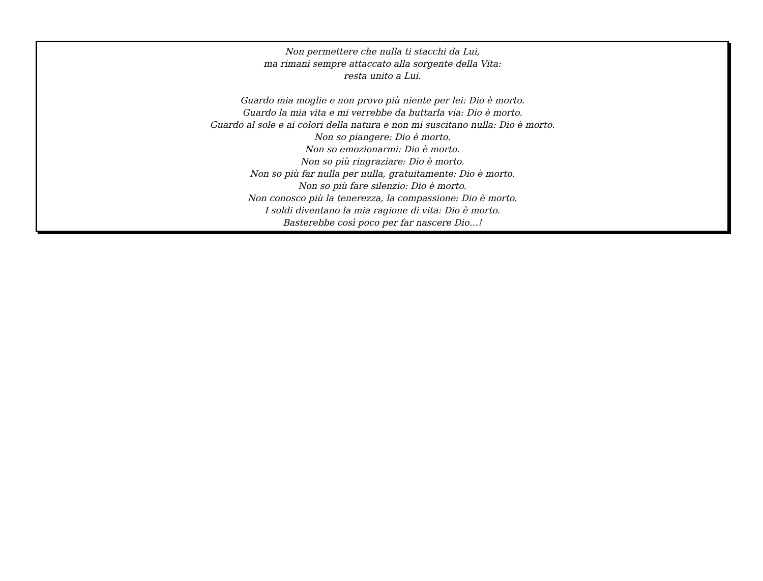Non permettere che nulla ti stacchi da Lui,
ma rimani sempre attaccato alla sorgente della Vita:
resta unito a Lui.
Guardo mia moglie e non provo più niente per lei: Dio è morto.
Guardo la mia vita e mi verrebbe da buttarla via: Dio è morto.
Guardo al sole e ai colori della natura e non mi suscitano nulla: Dio è morto.
Non so piangere: Dio è morto.
Non so emozionarmi: Dio è morto.
Non so più ringraziare: Dio è morto.
Non so più far nulla per nulla, gratuitamente: Dio è morto.
Non so più fare silenzio: Dio è morto.
Non conosco più la tenerezza, la compassione: Dio è morto.
I soldi diventano la mia ragione di vita: Dio è morto.
Basterebbe così poco per far nascere Dio…!